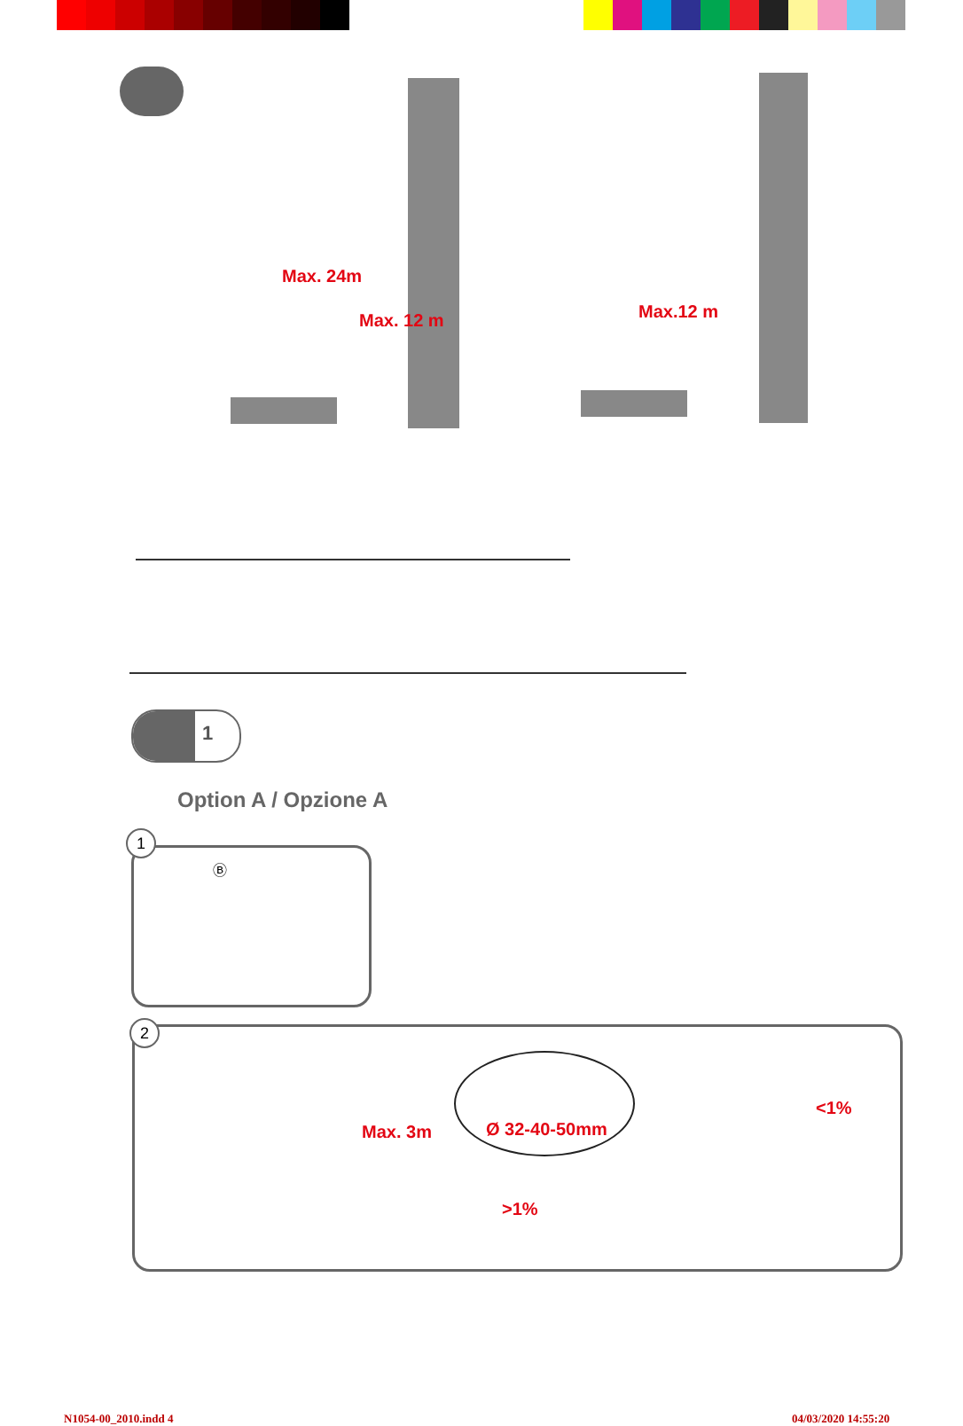Max. 24m
Max. 12 m Max.12 m
1
Option A / Opzione A
1
Ⓑ
2
Max. 3m Ø 32-40-50mm
<1%
>1%
N1054-00_2010.indd 4 04/03/2020 14:55:20